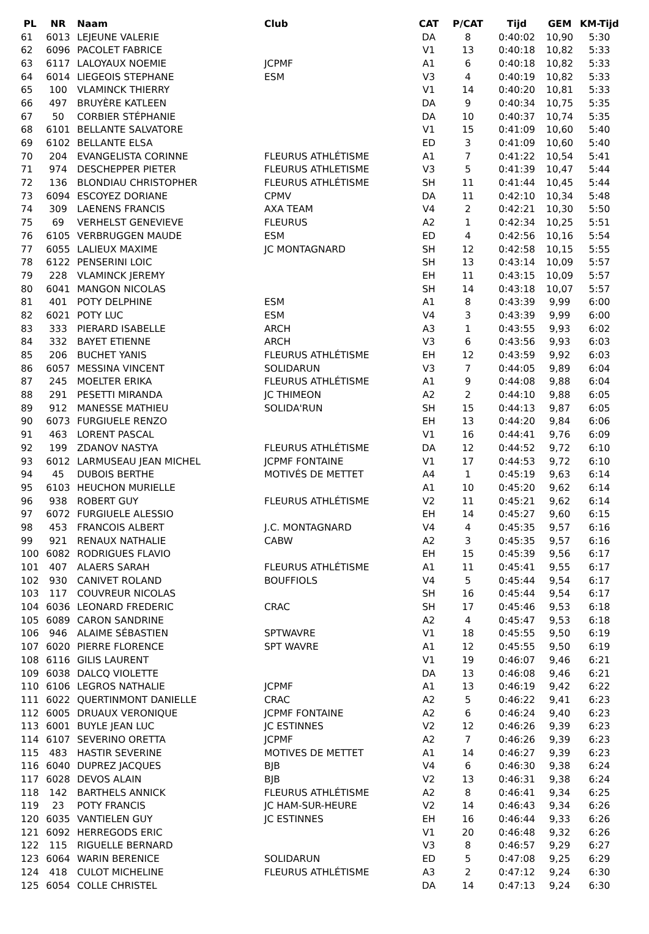| PL | NR | Naam | Club | CAT | P/CAT | Tijd | GEM | KM-Tijd |
| --- | --- | --- | --- | --- | --- | --- | --- | --- |
| 61 | 6013 | LEJEUNE VALERIE | | DA | 8 | 0:40:02 | 10,90 | 5:30 |
| 62 | 6096 | PACOLET FABRICE | | V1 | 13 | 0:40:18 | 10,82 | 5:33 |
| 63 | 6117 | LALOYAUX NOEMIE | JCPMF | A1 | 6 | 0:40:18 | 10,82 | 5:33 |
| 64 | 6014 | LIEGEOIS STEPHANE | ESM | V3 | 4 | 0:40:19 | 10,82 | 5:33 |
| 65 | 100 | VLAMINCK THIERRY | | V1 | 14 | 0:40:20 | 10,81 | 5:33 |
| 66 | 497 | BRUYÈRE KATLEEN | | DA | 9 | 0:40:34 | 10,75 | 5:35 |
| 67 | 50 | CORBIER STÉPHANIE | | DA | 10 | 0:40:37 | 10,74 | 5:35 |
| 68 | 6101 | BELLANTE SALVATORE | | V1 | 15 | 0:41:09 | 10,60 | 5:40 |
| 69 | 6102 | BELLANTE ELSA | | ED | 3 | 0:41:09 | 10,60 | 5:40 |
| 70 | 204 | EVANGELISTA CORINNE | FLEURUS ATHLÉTISME | A1 | 7 | 0:41:22 | 10,54 | 5:41 |
| 71 | 974 | DESCHEPPER PIETER | FLEURUS ATHLETISME | V3 | 5 | 0:41:39 | 10,47 | 5:44 |
| 72 | 136 | BLONDIAU CHRISTOPHER | FLEURUS ATHLÉTISME | SH | 11 | 0:41:44 | 10,45 | 5:44 |
| 73 | 6094 | ESCOYEZ DORIANE | CPMV | DA | 11 | 0:42:10 | 10,34 | 5:48 |
| 74 | 309 | LAENENS FRANCIS | AXA TEAM | V4 | 2 | 0:42:21 | 10,30 | 5:50 |
| 75 | 69 | VERHELST GENEVIEVE | FLEURUS | A2 | 1 | 0:42:34 | 10,25 | 5:51 |
| 76 | 6105 | VERBRUGGEN MAUDE | ESM | ED | 4 | 0:42:56 | 10,16 | 5:54 |
| 77 | 6055 | LALIEUX MAXIME | JC MONTAGNARD | SH | 12 | 0:42:58 | 10,15 | 5:55 |
| 78 | 6122 | PENSERINI LOIC | | SH | 13 | 0:43:14 | 10,09 | 5:57 |
| 79 | 228 | VLAMINCK JEREMY | | EH | 11 | 0:43:15 | 10,09 | 5:57 |
| 80 | 6041 | MANGON NICOLAS | | SH | 14 | 0:43:18 | 10,07 | 5:57 |
| 81 | 401 | POTY DELPHINE | ESM | A1 | 8 | 0:43:39 | 9,99 | 6:00 |
| 82 | 6021 | POTY LUC | ESM | V4 | 3 | 0:43:39 | 9,99 | 6:00 |
| 83 | 333 | PIERARD ISABELLE | ARCH | A3 | 1 | 0:43:55 | 9,93 | 6:02 |
| 84 | 332 | BAYET ETIENNE | ARCH | V3 | 6 | 0:43:56 | 9,93 | 6:03 |
| 85 | 206 | BUCHET YANIS | FLEURUS ATHLÉTISME | EH | 12 | 0:43:59 | 9,92 | 6:03 |
| 86 | 6057 | MESSINA VINCENT | SOLIDARUN | V3 | 7 | 0:44:05 | 9,89 | 6:04 |
| 87 | 245 | MOELTER ERIKA | FLEURUS ATHLÉTISME | A1 | 9 | 0:44:08 | 9,88 | 6:04 |
| 88 | 291 | PESETTI MIRANDA | JC THIMEON | A2 | 2 | 0:44:10 | 9,88 | 6:05 |
| 89 | 912 | MANESSE MATHIEU | SOLIDA'RUN | SH | 15 | 0:44:13 | 9,87 | 6:05 |
| 90 | 6073 | FURGIUELE RENZO | | EH | 13 | 0:44:20 | 9,84 | 6:06 |
| 91 | 463 | LORENT PASCAL | | V1 | 16 | 0:44:41 | 9,76 | 6:09 |
| 92 | 199 | ZDANOV NASTYA | FLEURUS ATHLÉTISME | DA | 12 | 0:44:52 | 9,72 | 6:10 |
| 93 | 6012 | LARMUSEAU JEAN MICHEL | JCPMF FONTAINE | V1 | 17 | 0:44:53 | 9,72 | 6:10 |
| 94 | 45 | DUBOIS BERTHE | MOTIVÉS DE METTET | A4 | 1 | 0:45:19 | 9,63 | 6:14 |
| 95 | 6103 | HEUCHON MURIELLE | | A1 | 10 | 0:45:20 | 9,62 | 6:14 |
| 96 | 938 | ROBERT GUY | FLEURUS ATHLÉTISME | V2 | 11 | 0:45:21 | 9,62 | 6:14 |
| 97 | 6072 | FURGIUELE ALESSIO | | EH | 14 | 0:45:27 | 9,60 | 6:15 |
| 98 | 453 | FRANCOIS ALBERT | J.C. MONTAGNARD | V4 | 4 | 0:45:35 | 9,57 | 6:16 |
| 99 | 921 | RENAUX NATHALIE | CABW | A2 | 3 | 0:45:35 | 9,57 | 6:16 |
| 100 | 6082 | RODRIGUES FLAVIO | | EH | 15 | 0:45:39 | 9,56 | 6:17 |
| 101 | 407 | ALAERS SARAH | FLEURUS ATHLÉTISME | A1 | 11 | 0:45:41 | 9,55 | 6:17 |
| 102 | 930 | CANIVET ROLAND | BOUFFIOLS | V4 | 5 | 0:45:44 | 9,54 | 6:17 |
| 103 | 117 | COUVREUR NICOLAS | | SH | 16 | 0:45:44 | 9,54 | 6:17 |
| 104 | 6036 | LEONARD FREDERIC | CRAC | SH | 17 | 0:45:46 | 9,53 | 6:18 |
| 105 | 6089 | CARON SANDRINE | | A2 | 4 | 0:45:47 | 9,53 | 6:18 |
| 106 | 946 | ALAIME SÉBASTIEN | SPTWAVRE | V1 | 18 | 0:45:55 | 9,50 | 6:19 |
| 107 | 6020 | PIERRE FLORENCE | SPT WAVRE | A1 | 12 | 0:45:55 | 9,50 | 6:19 |
| 108 | 6116 | GILIS LAURENT | | V1 | 19 | 0:46:07 | 9,46 | 6:21 |
| 109 | 6038 | DALCQ VIOLETTE | | DA | 13 | 0:46:08 | 9,46 | 6:21 |
| 110 | 6106 | LEGROS NATHALIE | JCPMF | A1 | 13 | 0:46:19 | 9,42 | 6:22 |
| 111 | 6022 | QUERTINMONT DANIELLE | CRAC | A2 | 5 | 0:46:22 | 9,41 | 6:23 |
| 112 | 6005 | DRUAUX VERONIQUE | JCPMF FONTAINE | A2 | 6 | 0:46:24 | 9,40 | 6:23 |
| 113 | 6001 | BUYLE JEAN LUC | JC ESTINNES | V2 | 12 | 0:46:26 | 9,39 | 6:23 |
| 114 | 6107 | SEVERINO ORETTA | JCPMF | A2 | 7 | 0:46:26 | 9,39 | 6:23 |
| 115 | 483 | HASTIR SEVERINE | MOTIVES DE METTET | A1 | 14 | 0:46:27 | 9,39 | 6:23 |
| 116 | 6040 | DUPREZ JACQUES | BJB | V4 | 6 | 0:46:30 | 9,38 | 6:24 |
| 117 | 6028 | DEVOS ALAIN | BJB | V2 | 13 | 0:46:31 | 9,38 | 6:24 |
| 118 | 142 | BARTHELS ANNICK | FLEURUS ATHLÉTISME | A2 | 8 | 0:46:41 | 9,34 | 6:25 |
| 119 | 23 | POTY FRANCIS | JC HAM-SUR-HEURE | V2 | 14 | 0:46:43 | 9,34 | 6:26 |
| 120 | 6035 | VANTIELEN GUY | JC ESTINNES | EH | 16 | 0:46:44 | 9,33 | 6:26 |
| 121 | 6092 | HERREGODS ERIC | | V1 | 20 | 0:46:48 | 9,32 | 6:26 |
| 122 | 115 | RIGUELLE BERNARD | | V3 | 8 | 0:46:57 | 9,29 | 6:27 |
| 123 | 6064 | WARIN BERENICE | SOLIDARUN | ED | 5 | 0:47:08 | 9,25 | 6:29 |
| 124 | 418 | CULOT MICHELINE | FLEURUS ATHLÉTISME | A3 | 2 | 0:47:12 | 9,24 | 6:30 |
| 125 | 6054 | COLLE CHRISTEL | | DA | 14 | 0:47:13 | 9,24 | 6:30 |